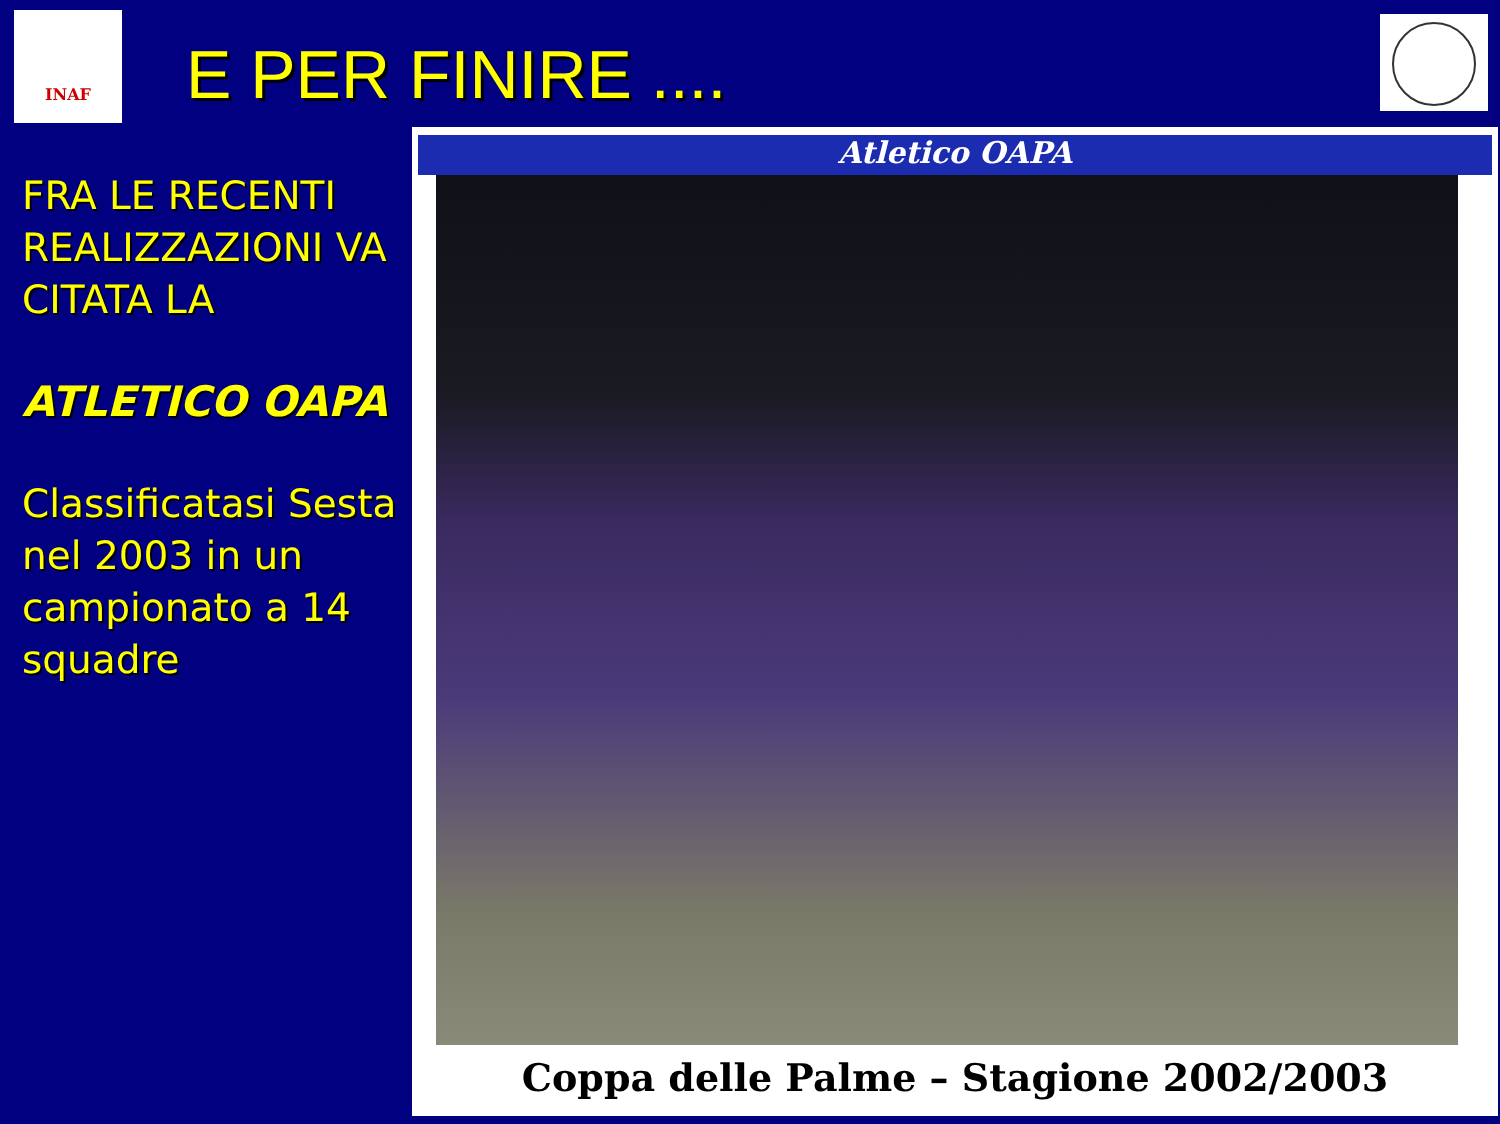INAF
E PER FINIRE ....
FRA LE RECENTI REALIZZAZIONI VA CITATA LA
ATLETICO OAPA
Classificatasi Sesta nel 2003 in un campionato a 14 squadre
Atletico OAPA
Coppa delle Palme – Stagione 2002/2003